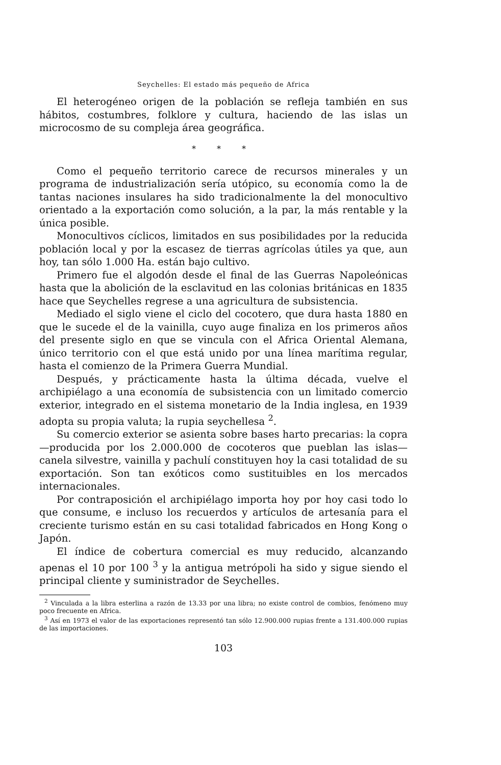Seychelles: El estado más pequeño de Africa
El heterogéneo origen de la población se refleja también en sus hábitos, costumbres, folklore y cultura, haciendo de las islas un microcosmo de su compleja área geográfica.
* * *
Como el pequeño territorio carece de recursos minerales y un programa de industrialización sería utópico, su economía como la de tantas naciones insulares ha sido tradicionalmente la del monocultivo orientado a la exportación como solución, a la par, la más rentable y la única posible.
Monocultivos cíclicos, limitados en sus posibilidades por la reducida población local y por la escasez de tierras agrícolas útiles ya que, aun hoy, tan sólo 1.000 Ha. están bajo cultivo.
Primero fue el algodón desde el final de las Guerras Napoleónicas hasta que la abolición de la esclavitud en las colonias británicas en 1835 hace que Seychelles regrese a una agricultura de subsistencia.
Mediado el siglo viene el ciclo del cocotero, que dura hasta 1880 en que le sucede el de la vainilla, cuyo auge finaliza en los primeros años del presente siglo en que se vincula con el Africa Oriental Alemana, único territorio con el que está unido por una línea marítima regular, hasta el comienzo de la Primera Guerra Mundial.
Después, y prácticamente hasta la última década, vuelve el archipiélago a una economía de subsistencia con un limitado comercio exterior, integrado en el sistema monetario de la India inglesa, en 1939 adopta su propia valuta; la rupia seychellesa <sup>2</sup>.
Su comercio exterior se asienta sobre bases harto precarias: la copra —producida por los 2.000.000 de cocoteros que pueblan las islas— canela silvestre, vainilla y pachulí constituyen hoy la casi totalidad de su exportación. Son tan exóticos como sustituibles en los mercados internacionales.
Por contraposición el archipiélago importa hoy por hoy casi todo lo que consume, e incluso los recuerdos y artículos de artesanía para el creciente turismo están en su casi totalidad fabricados en Hong Kong o Japón.
El índice de cobertura comercial es muy reducido, alcanzando apenas el 10 por 100 <sup>3</sup> y la antigua metrópoli ha sido y sigue siendo el principal cliente y suministrador de Seychelles.
<sup>2</sup> Vinculada a la libra esterlina a razón de 13.33 por una libra; no existe control de combios, fenómeno muy poco frecuente en Africa.
<sup>3</sup> Así en 1973 el valor de las exportaciones representó tan sólo 12.900.000 rupias frente a 131.400.000 rupias de las importaciones.
103